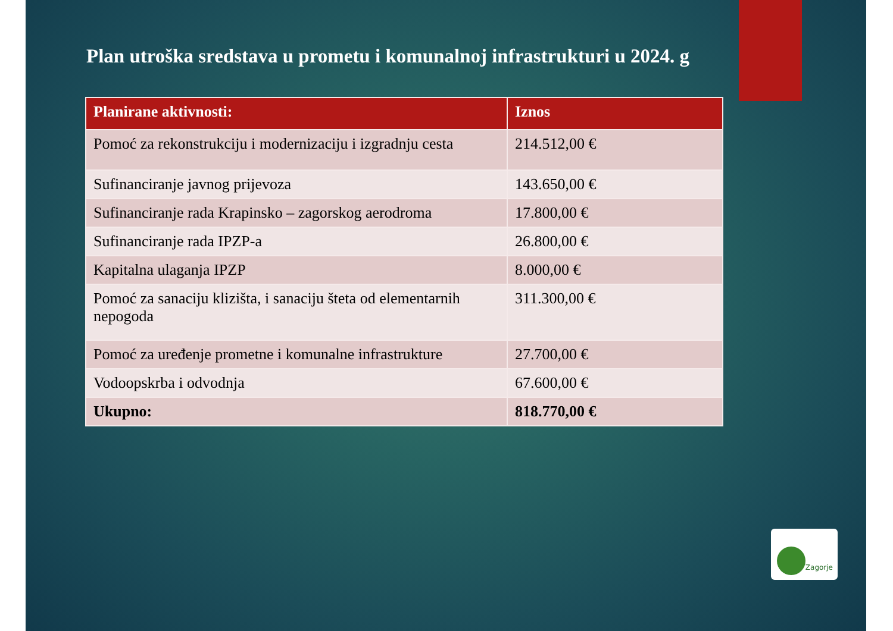Plan utroška sredstava u prometu i komunalnoj infrastrukturi u 2024. g
| Planirane aktivnosti: | Iznos |
| --- | --- |
| Pomoć za rekonstrukciju i modernizaciju i izgradnju cesta | 214.512,00 € |
| Sufinanciranje javnog prijevoza | 143.650,00 € |
| Sufinanciranje rada Krapinsko – zagorskog aerodroma | 17.800,00 € |
| Sufinanciranje rada IPZP-a | 26.800,00 € |
| Kapitalna ulaganja IPZP | 8.000,00 € |
| Pomoć za sanaciju klizišta, i sanaciju šteta od elementarnih nepogoda | 311.300,00 € |
| Pomoć za uređenje prometne i komunalne infrastrukture | 27.700,00 € |
| Vodoopskrba i odvodnja | 67.600,00 € |
| Ukupno: | 818.770,00 € |
Zagorje